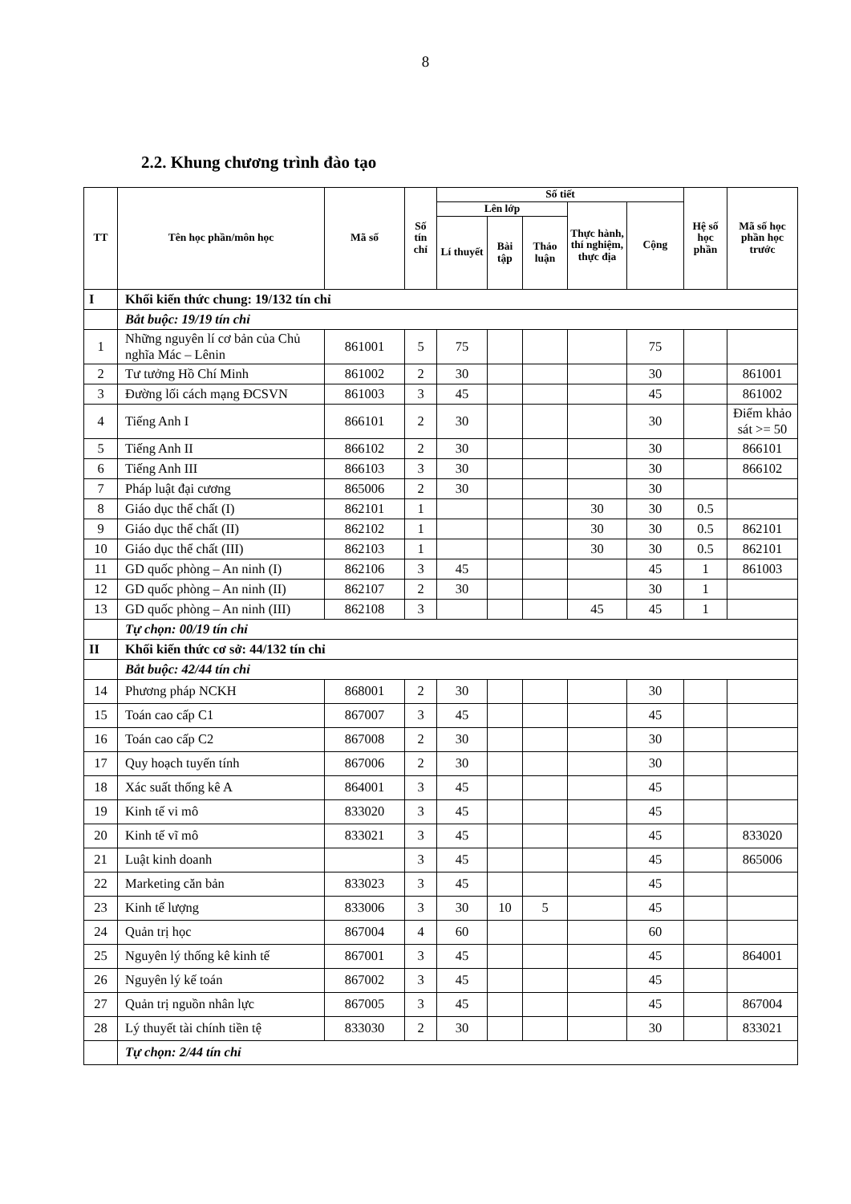8
2.2. Khung chương trình đào tạo
| TT | Tên học phần/môn học | Mã số | Số tín chỉ | Số tiết | | | | | Hệ số học phần | Mã số học phần học trước |
| --- | --- | --- | --- | --- | --- | --- | --- | --- | --- | --- |
| | | | | Lên lớp | | | Thực hành, thí nghiệm, thực địa | Cộng | | |
| | | | | Lí thuyết | Bài tập | Thảo luận | | | | |
| I | Khối kiến thức chung: 19/132 tín chỉ | | | | | | | | | |
| | Bắt buộc: 19/19 tín chỉ | | | | | | | | | |
| 1 | Những nguyên lí cơ bản của Chủ nghĩa Mác – Lênin | 861001 | 5 | 75 | | | | 75 | | |
| 2 | Tư tưởng Hồ Chí Minh | 861002 | 2 | 30 | | | | 30 | | 861001 |
| 3 | Đường lối cách mạng ĐCSVN | 861003 | 3 | 45 | | | | 45 | | 861002 |
| 4 | Tiếng Anh I | 866101 | 2 | 30 | | | | 30 | | Điểm khảo sát >= 50 |
| 5 | Tiếng Anh II | 866102 | 2 | 30 | | | | 30 | | 866101 |
| 6 | Tiếng Anh III | 866103 | 3 | 30 | | | | 30 | | 866102 |
| 7 | Pháp luật đại cương | 865006 | 2 | 30 | | | | 30 | | |
| 8 | Giáo dục thể chất (I) | 862101 | 1 | | | | 30 | 30 | 0.5 | |
| 9 | Giáo dục thể chất (II) | 862102 | 1 | | | | 30 | 30 | 0.5 | 862101 |
| 10 | Giáo dục thể chất (III) | 862103 | 1 | | | | 30 | 30 | 0.5 | 862101 |
| 11 | GD quốc phòng – An ninh (I) | 862106 | 3 | 45 | | | | 45 | 1 | 861003 |
| 12 | GD quốc phòng – An ninh (II) | 862107 | 2 | 30 | | | | 30 | 1 | |
| 13 | GD quốc phòng – An ninh (III) | 862108 | 3 | | | | 45 | 45 | 1 | |
| | Tự chọn: 00/19 tín chỉ | | | | | | | | | |
| II | Khối kiến thức cơ sở: 44/132 tín chỉ | | | | | | | | | |
| | Bắt buộc: 42/44 tín chỉ | | | | | | | | | |
| 14 | Phương pháp NCKH | 868001 | 2 | 30 | | | | 30 | | |
| 15 | Toán cao cấp C1 | 867007 | 3 | 45 | | | | 45 | | |
| 16 | Toán cao cấp C2 | 867008 | 2 | 30 | | | | 30 | | |
| 17 | Quy hoạch tuyến tính | 867006 | 2 | 30 | | | | 30 | | |
| 18 | Xác suất thống kê A | 864001 | 3 | 45 | | | | 45 | | |
| 19 | Kinh tế vi mô | 833020 | 3 | 45 | | | | 45 | | |
| 20 | Kinh tế vĩ mô | 833021 | 3 | 45 | | | | 45 | | 833020 |
| 21 | Luật kinh doanh | | 3 | 45 | | | | 45 | | 865006 |
| 22 | Marketing căn bản | 833023 | 3 | 45 | | | | 45 | | |
| 23 | Kinh tế lượng | 833006 | 3 | 30 | 10 | 5 | | 45 | | |
| 24 | Quản trị học | 867004 | 4 | 60 | | | | 60 | | |
| 25 | Nguyên lý thống kê kinh tế | 867001 | 3 | 45 | | | | 45 | | 864001 |
| 26 | Nguyên lý kế toán | 867002 | 3 | 45 | | | | 45 | | |
| 27 | Quản trị nguồn nhân lực | 867005 | 3 | 45 | | | | 45 | | 867004 |
| 28 | Lý thuyết tài chính tiền tệ | 833030 | 2 | 30 | | | | 30 | | 833021 |
| | Tự chọn: 2/44 tín chỉ | | | | | | | | | |